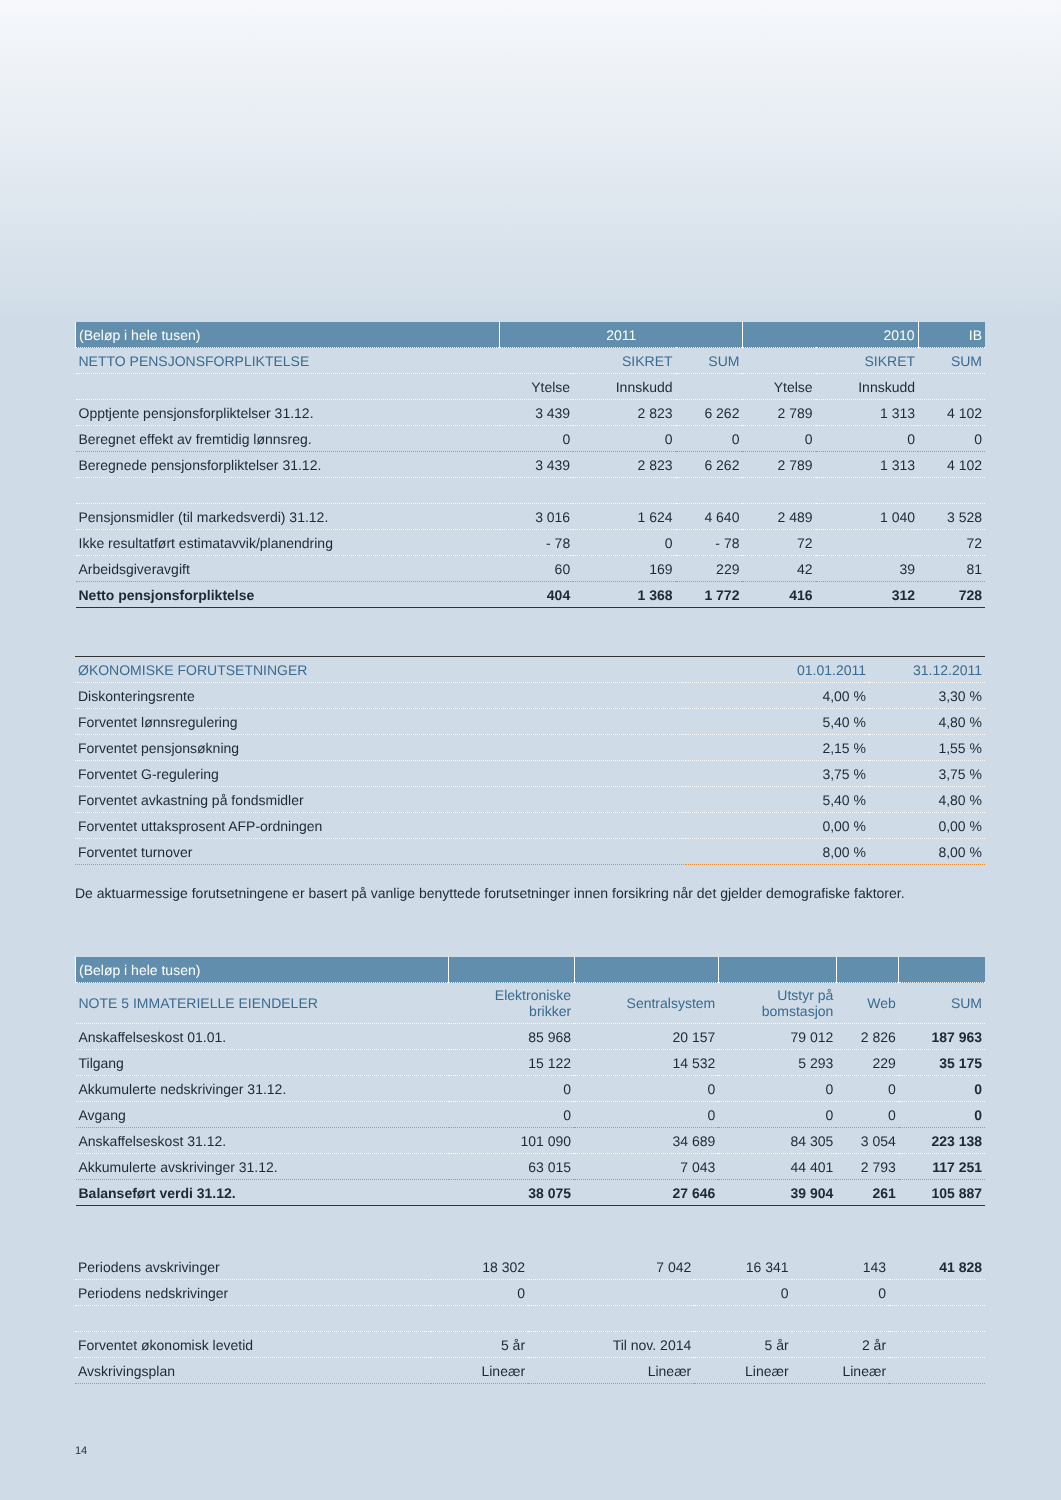| (Beløp i hele tusen) | 2011 | | | 2010 | | IB |
| --- | --- | --- | --- | --- | --- | --- |
| NETTO PENSJONSFORPLIKTELSE | SIKRET | | SUM | SIKRET | | SUM |
| | Ytelse | Innskudd | | Ytelse | Innskudd | |
| Opptjente pensjonsforpliktelser 31.12. | 3 439 | 2 823 | 6 262 | 2 789 | 1 313 | 4 102 |
| Beregnet effekt av fremtidig lønnsreg. | 0 | 0 | 0 | 0 | 0 | 0 |
| Beregnede pensjonsforpliktelser 31.12. | 3 439 | 2 823 | 6 262 | 2 789 | 1 313 | 4 102 |
| Pensjonsmidler (til markedsverdi) 31.12. | 3 016 | 1 624 | 4 640 | 2 489 | 1 040 | 3 528 |
| Ikke resultatført estimatavvik/planendring | - 78 | 0 | - 78 | 72 | | 72 |
| Arbeidsgiveravgift | 60 | 169 | 229 | 42 | 39 | 81 |
| Netto pensjonsforpliktelse | 404 | 1 368 | 1 772 | 416 | 312 | 728 |
| ØKONOMISKE FORUTSETNINGER | 01.01.2011 | 31.12.2011 |
| Diskonteringsrente | 4,00 % | 3,30 % |
| Forventet lønnsregulering | 5,40 % | 4,80 % |
| Forventet pensjonsøkning | 2,15 % | 1,55 % |
| Forventet G-regulering | 3,75 % | 3,75 % |
| Forventet avkastning på fondsmidler | 5,40 % | 4,80 % |
| Forventet uttaksprosent AFP-ordningen | 0,00 % | 0,00 % |
| Forventet turnover | 8,00 % | 8,00 % |
De aktuarmessige forutsetningene er basert på vanlige benyttede forutsetninger innen forsikring når det gjelder demografiske faktorer.
| (Beløp i hele tusen) | | | | | |
| --- | --- | --- | --- | --- | --- |
| NOTE 5 IMMATERIELLE EIENDELER | Elektroniske brikker | Sentralsystem | Utstyr på bomstasjon | Web | SUM |
| Anskaffelseskost 01.01. | 85 968 | 20 157 | 79 012 | 2 826 | 187 963 |
| Tilgang | 15 122 | 14 532 | 5 293 | 229 | 35 175 |
| Akkumulerte nedskrivinger 31.12. | 0 | 0 | 0 | 0 | 0 |
| Avgang | 0 | 0 | 0 | 0 | 0 |
| Anskaffelseskost 31.12. | 101 090 | 34 689 | 84 305 | 3 054 | 223 138 |
| Akkumulerte avskrivinger 31.12. | 63 015 | 7 043 | 44 401 | 2 793 | 117 251 |
| Balanseført verdi 31.12. | 38 075 | 27 646 | 39 904 | 261 | 105 887 |
| Periodens avskrivinger | 18 302 | 7 042 | 16 341 | 143 | 41 828 |
| Periodens nedskrivinger | 0 | | 0 | 0 | |
| Forventet økonomisk levetid | 5 år | Til nov. 2014 | 5 år | 2 år | |
| Avskrivingsplan | Lineær | Lineær | Lineær | Lineær | |
14